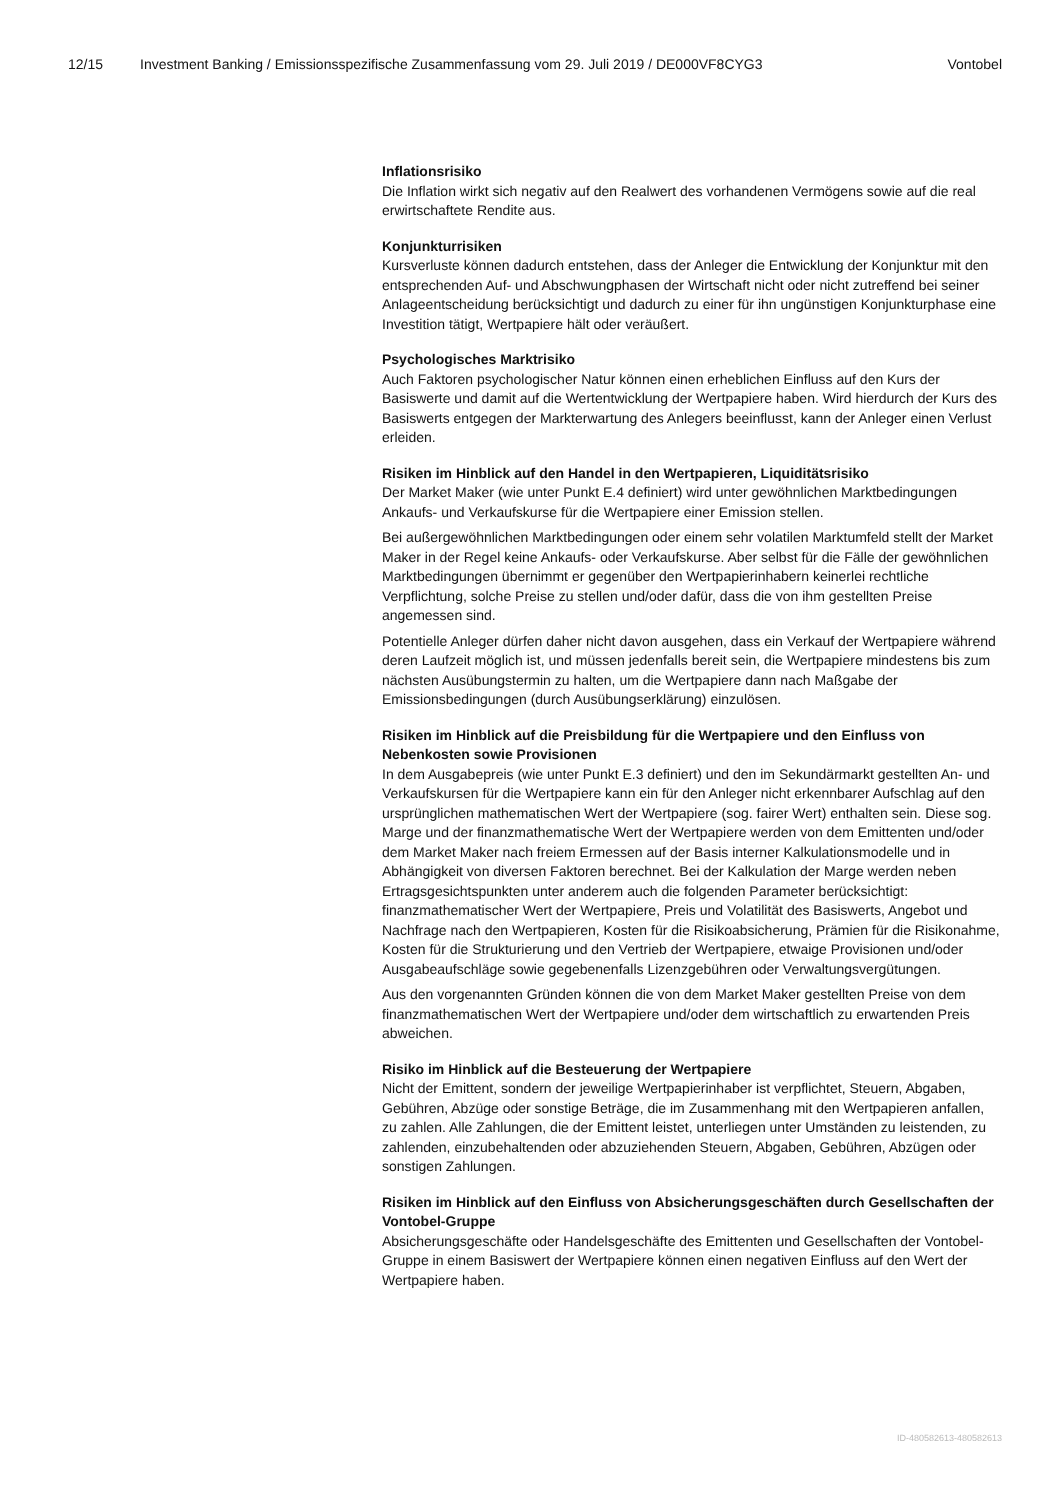12/15 Investment Banking / Emissionsspezifische Zusammenfassung vom 29. Juli 2019 / DE000VF8CYG3 Vontobel
Inflationsrisiko
Die Inflation wirkt sich negativ auf den Realwert des vorhandenen Vermögens sowie auf die real erwirtschaftete Rendite aus.
Konjunkturrisiken
Kursverluste können dadurch entstehen, dass der Anleger die Entwicklung der Konjunktur mit den entsprechenden Auf- und Abschwungphasen der Wirtschaft nicht oder nicht zutreffend bei seiner Anlageentscheidung berücksichtigt und dadurch zu einer für ihn ungünstigen Konjunkturphase eine Investition tätigt, Wertpapiere hält oder veräußert.
Psychologisches Marktrisiko
Auch Faktoren psychologischer Natur können einen erheblichen Einfluss auf den Kurs der Basiswerte und damit auf die Wertentwicklung der Wertpapiere haben. Wird hierdurch der Kurs des Basiswerts entgegen der Markterwartung des Anlegers beeinflusst, kann der Anleger einen Verlust erleiden.
Risiken im Hinblick auf den Handel in den Wertpapieren, Liquiditätsrisiko
Der Market Maker (wie unter Punkt E.4 definiert) wird unter gewöhnlichen Marktbedingungen Ankaufs- und Verkaufskurse für die Wertpapiere einer Emission stellen.
Bei außergewöhnlichen Marktbedingungen oder einem sehr volatilen Marktumfeld stellt der Market Maker in der Regel keine Ankaufs- oder Verkaufskurse. Aber selbst für die Fälle der gewöhnlichen Marktbedingungen übernimmt er gegenüber den Wertpapierinhabern keinerlei rechtliche Verpflichtung, solche Preise zu stellen und/oder dafür, dass die von ihm gestellten Preise angemessen sind.
Potentielle Anleger dürfen daher nicht davon ausgehen, dass ein Verkauf der Wertpapiere während deren Laufzeit möglich ist, und müssen jedenfalls bereit sein, die Wertpapiere mindestens bis zum nächsten Ausübungstermin zu halten, um die Wertpapiere dann nach Maßgabe der Emissionsbedingungen (durch Ausübungserklärung) einzulösen.
Risiken im Hinblick auf die Preisbildung für die Wertpapiere und den Einfluss von Nebenkosten sowie Provisionen
In dem Ausgabepreis (wie unter Punkt E.3 definiert) und den im Sekundärmarkt gestellten An- und Verkaufskursen für die Wertpapiere kann ein für den Anleger nicht erkennbarer Aufschlag auf den ursprünglichen mathematischen Wert der Wertpapiere (sog. fairer Wert) enthalten sein. Diese sog. Marge und der finanzmathematische Wert der Wertpapiere werden von dem Emittenten und/oder dem Market Maker nach freiem Ermessen auf der Basis interner Kalkulationsmodelle und in Abhängigkeit von diversen Faktoren berechnet. Bei der Kalkulation der Marge werden neben Ertragsgesichtspunkten unter anderem auch die folgenden Parameter berücksichtigt: finanzmathematischer Wert der Wertpapiere, Preis und Volatilität des Basiswerts, Angebot und Nachfrage nach den Wertpapieren, Kosten für die Risikoabsicherung, Prämien für die Risikonahme, Kosten für die Strukturierung und den Vertrieb der Wertpapiere, etwaige Provisionen und/oder Ausgabeaufschläge sowie gegebenenfalls Lizenzgebühren oder Verwaltungsvergütungen.
Aus den vorgenannten Gründen können die von dem Market Maker gestellten Preise von dem finanzmathematischen Wert der Wertpapiere und/oder dem wirtschaftlich zu erwartenden Preis abweichen.
Risiko im Hinblick auf die Besteuerung der Wertpapiere
Nicht der Emittent, sondern der jeweilige Wertpapierinhaber ist verpflichtet, Steuern, Abgaben, Gebühren, Abzüge oder sonstige Beträge, die im Zusammenhang mit den Wertpapieren anfallen, zu zahlen. Alle Zahlungen, die der Emittent leistet, unterliegen unter Umständen zu leistenden, zu zahlenden, einzubehaltenden oder abzuziehenden Steuern, Abgaben, Gebühren, Abzügen oder sonstigen Zahlungen.
Risiken im Hinblick auf den Einfluss von Absicherungsgeschäften durch Gesellschaften der Vontobel-Gruppe
Absicherungsgeschäfte oder Handelsgeschäfte des Emittenten und Gesellschaften der Vontobel-Gruppe in einem Basiswert der Wertpapiere können einen negativen Einfluss auf den Wert der Wertpapiere haben.
ID-480582613-480582613